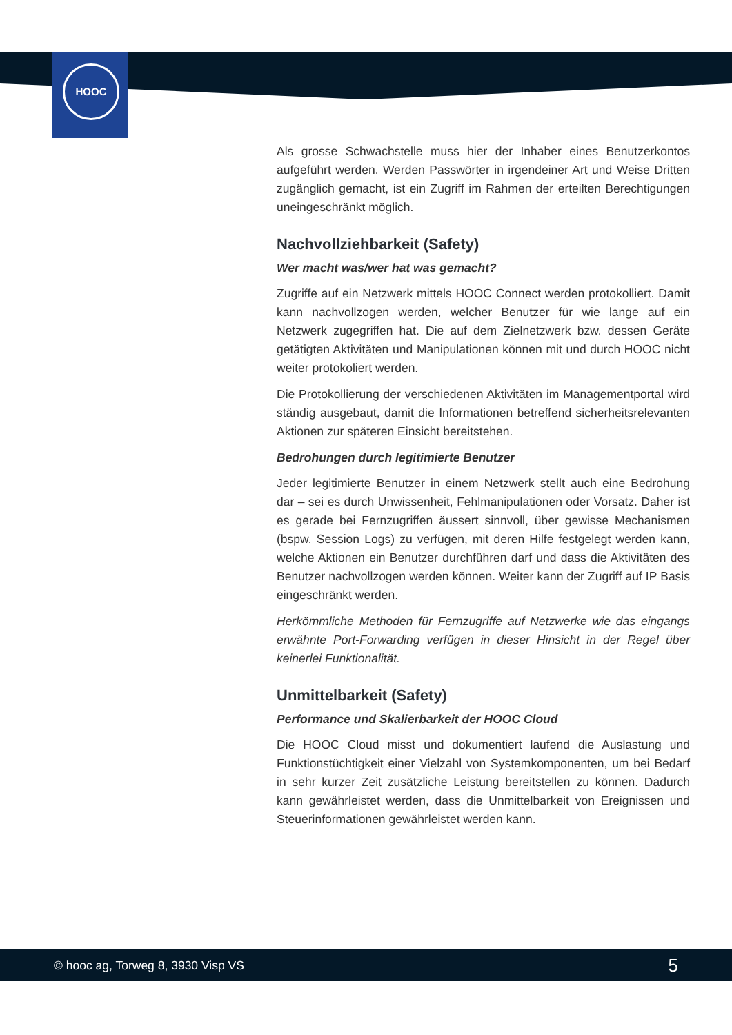HOOC
Als grosse Schwachstelle muss hier der Inhaber eines Benutzerkontos aufgeführt werden. Werden Passwörter in irgendeiner Art und Weise Dritten zugänglich gemacht, ist ein Zugriff im Rahmen der erteilten Berechtigungen uneingeschränkt möglich.
Nachvollziehbarkeit (Safety)
Wer macht was/wer hat was gemacht?
Zugriffe auf ein Netzwerk mittels HOOC Connect werden protokolliert. Damit kann nachvollzogen werden, welcher Benutzer für wie lange auf ein Netzwerk zugegriffen hat. Die auf dem Zielnetzwerk bzw. dessen Geräte getätigten Aktivitäten und Manipulationen können mit und durch HOOC nicht weiter protokoliert werden.
Die Protokollierung der verschiedenen Aktivitäten im Managementportal wird ständig ausgebaut, damit die Informationen betreffend sicherheitsrelevanten Aktionen zur späteren Einsicht bereitstehen.
Bedrohungen durch legitimierte Benutzer
Jeder legitimierte Benutzer in einem Netzwerk stellt auch eine Bedrohung dar – sei es durch Unwissenheit, Fehlmanipulationen oder Vorsatz. Daher ist es gerade bei Fernzugriffen äussert sinnvoll, über gewisse Mechanismen (bspw. Session Logs) zu verfügen, mit deren Hilfe festgelegt werden kann, welche Aktionen ein Benutzer durchführen darf und dass die Aktivitäten des Benutzer nachvollzogen werden können. Weiter kann der Zugriff auf IP Basis eingeschränkt werden.
Herkömmliche Methoden für Fernzugriffe auf Netzwerke wie das eingangs erwähnte Port-Forwarding verfügen in dieser Hinsicht in der Regel über keinerlei Funktionalität.
Unmittelbarkeit (Safety)
Performance und Skalierbarkeit der HOOC Cloud
Die HOOC Cloud misst und dokumentiert laufend die Auslastung und Funktionstüchtigkeit einer Vielzahl von Systemkomponenten, um bei Bedarf in sehr kurzer Zeit zusätzliche Leistung bereitstellen zu können. Dadurch kann gewährleistet werden, dass die Unmittelbarkeit von Ereignissen und Steuerinformationen gewährleistet werden kann.
© hooc ag, Torweg 8, 3930 Visp VS 5